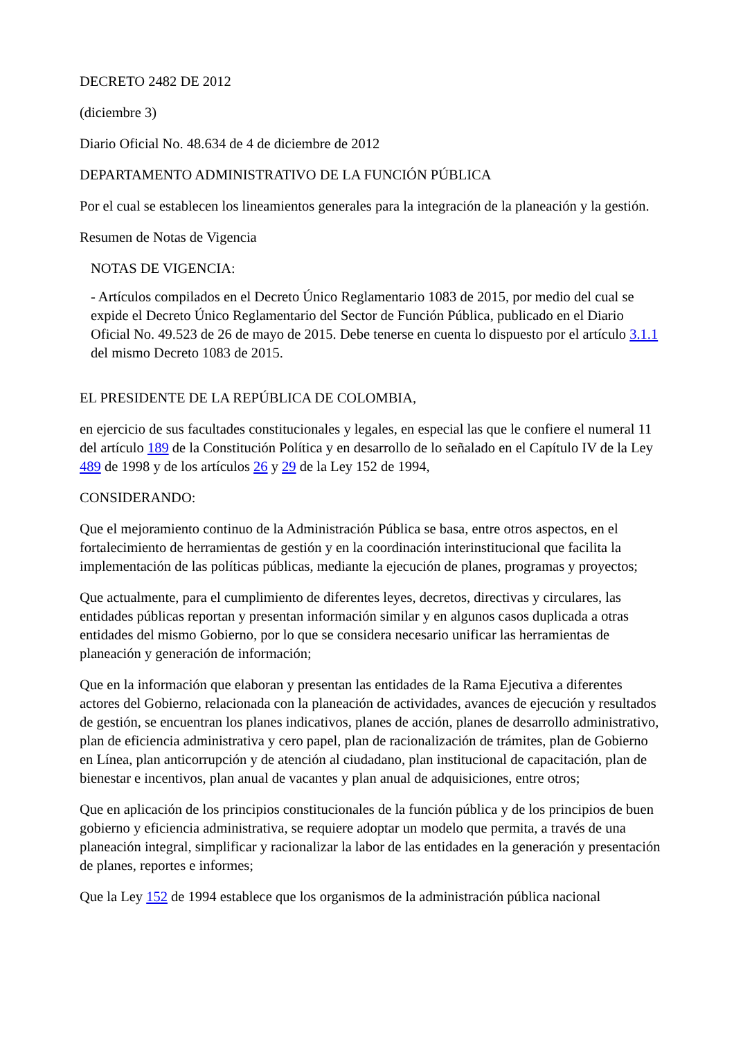DECRETO 2482 DE 2012
(diciembre 3)
Diario Oficial No. 48.634 de 4 de diciembre de 2012
DEPARTAMENTO ADMINISTRATIVO DE LA FUNCIÓN PÚBLICA
Por el cual se establecen los lineamientos generales para la integración de la planeación y la gestión.
Resumen de Notas de Vigencia
NOTAS DE VIGENCIA:
- Artículos compilados en el Decreto Único Reglamentario 1083 de 2015, por medio del cual se expide el Decreto Único Reglamentario del Sector de Función Pública, publicado en el Diario Oficial No. 49.523 de 26 de mayo de 2015. Debe tenerse en cuenta lo dispuesto por el artículo 3.1.1 del mismo Decreto 1083 de 2015.
EL PRESIDENTE DE LA REPÚBLICA DE COLOMBIA,
en ejercicio de sus facultades constitucionales y legales, en especial las que le confiere el numeral 11 del artículo 189 de la Constitución Política y en desarrollo de lo señalado en el Capítulo IV de la Ley 489 de 1998 y de los artículos 26 y 29 de la Ley 152 de 1994,
CONSIDERANDO:
Que el mejoramiento continuo de la Administración Pública se basa, entre otros aspectos, en el fortalecimiento de herramientas de gestión y en la coordinación interinstitucional que facilita la implementación de las políticas públicas, mediante la ejecución de planes, programas y proyectos;
Que actualmente, para el cumplimiento de diferentes leyes, decretos, directivas y circulares, las entidades públicas reportan y presentan información similar y en algunos casos duplicada a otras entidades del mismo Gobierno, por lo que se considera necesario unificar las herramientas de planeación y generación de información;
Que en la información que elaboran y presentan las entidades de la Rama Ejecutiva a diferentes actores del Gobierno, relacionada con la planeación de actividades, avances de ejecución y resultados de gestión, se encuentran los planes indicativos, planes de acción, planes de desarrollo administrativo, plan de eficiencia administrativa y cero papel, plan de racionalización de trámites, plan de Gobierno en Línea, plan anticorrupción y de atención al ciudadano, plan institucional de capacitación, plan de bienestar e incentivos, plan anual de vacantes y plan anual de adquisiciones, entre otros;
Que en aplicación de los principios constitucionales de la función pública y de los principios de buen gobierno y eficiencia administrativa, se requiere adoptar un modelo que permita, a través de una planeación integral, simplificar y racionalizar la labor de las entidades en la generación y presentación de planes, reportes e informes;
Que la Ley 152 de 1994 establece que los organismos de la administración pública nacional